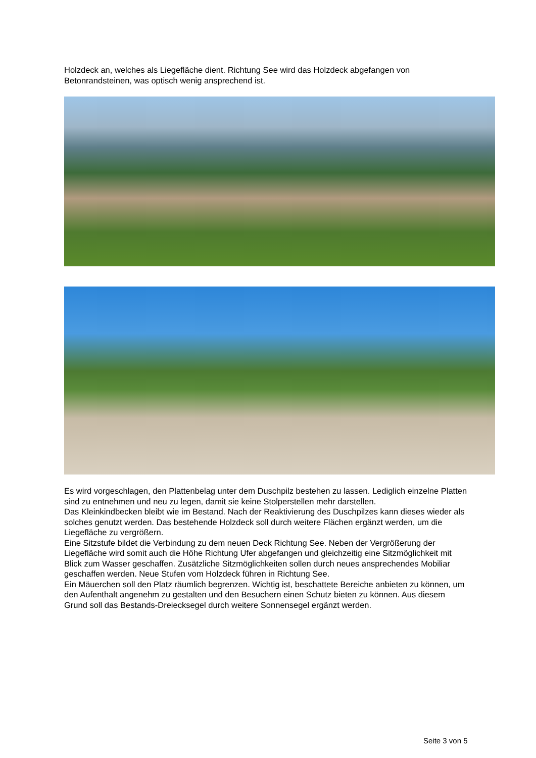Holzdeck an, welches als Liegefläche dient. Richtung See wird das Holzdeck abgefangen von Betonrandsteinen, was optisch wenig ansprechend ist.
Es wird vorgeschlagen, den Plattenbelag unter dem Duschpilz bestehen zu lassen. Lediglich einzelne Platten sind zu entnehmen und neu zu legen, damit sie keine Stolperstellen mehr darstellen.
Das Kleinkindbecken bleibt wie im Bestand. Nach der Reaktivierung des Duschpilzes kann dieses wieder als solches genutzt werden. Das bestehende Holzdeck soll durch weitere Flächen ergänzt werden, um die Liegefläche zu vergrößern.
Eine Sitzstufe bildet die Verbindung zu dem neuen Deck Richtung See. Neben der Vergrößerung der Liegefläche wird somit auch die Höhe Richtung Ufer abgefangen und gleichzeitig eine Sitzmöglichkeit mit Blick zum Wasser geschaffen. Zusätzliche Sitzmöglichkeiten sollen durch neues ansprechendes Mobiliar geschaffen werden. Neue Stufen vom Holzdeck führen in Richtung See.
Ein Mäuerchen soll den Platz räumlich begrenzen. Wichtig ist, beschattete Bereiche anbieten zu können, um den Aufenthalt angenehm zu gestalten und den Besuchern einen Schutz bieten zu können. Aus diesem Grund soll das Bestands-Dreiecksegel durch weitere Sonnensegel ergänzt werden.
Seite 3 von 5